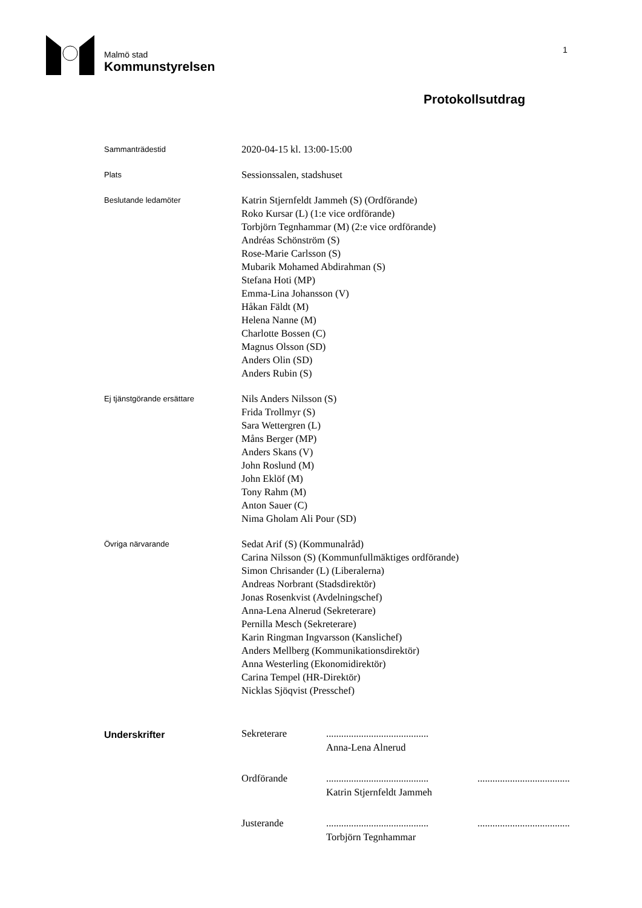Malmö stad
Kommunstyrelsen
1
Protokollsutdrag
Sammanträdestid
2020-04-15 kl. 13:00-15:00
Plats
Sessionssalen, stadshuset
Beslutande ledamöter
Katrin Stjernfeldt Jammeh (S) (Ordförande)
Roko Kursar (L) (1:e vice ordförande)
Torbjörn Tegnhammar (M) (2:e vice ordförande)
Andréas Schönström (S)
Rose-Marie Carlsson (S)
Mubarik Mohamed Abdirahman (S)
Stefana Hoti (MP)
Emma-Lina Johansson (V)
Håkan Fäldt (M)
Helena Nanne (M)
Charlotte Bossen (C)
Magnus Olsson (SD)
Anders Olin (SD)
Anders Rubin (S)
Ej tjänstgörande ersättare
Nils Anders Nilsson (S)
Frida Trollmyr (S)
Sara Wettergren (L)
Måns Berger (MP)
Anders Skans (V)
John Roslund (M)
John Eklöf (M)
Tony Rahm (M)
Anton Sauer (C)
Nima Gholam Ali Pour (SD)
Övriga närvarande
Sedat Arif (S) (Kommunalråd)
Carina Nilsson (S) (Kommunfullmäktiges ordförande)
Simon Chrisander (L) (Liberalerna)
Andreas Norbrant (Stadsdirektör)
Jonas Rosenkvist (Avdelningschef)
Anna-Lena Alnerud (Sekreterare)
Pernilla Mesch (Sekreterare)
Karin Ringman Ingvarsson (Kanslichef)
Anders Mellberg (Kommunikationsdirektör)
Anna Westerling (Ekonomidirektör)
Carina Tempel (HR-Direktör)
Nicklas Sjöqvist (Presschef)
Underskrifter
Sekreterare
.........................................
Anna-Lena Alnerud
Ordförande
.........................................
.....................................
Katrin Stjernfeldt Jammeh
Justerande
.........................................
.....................................
Torbjörn Tegnhammar